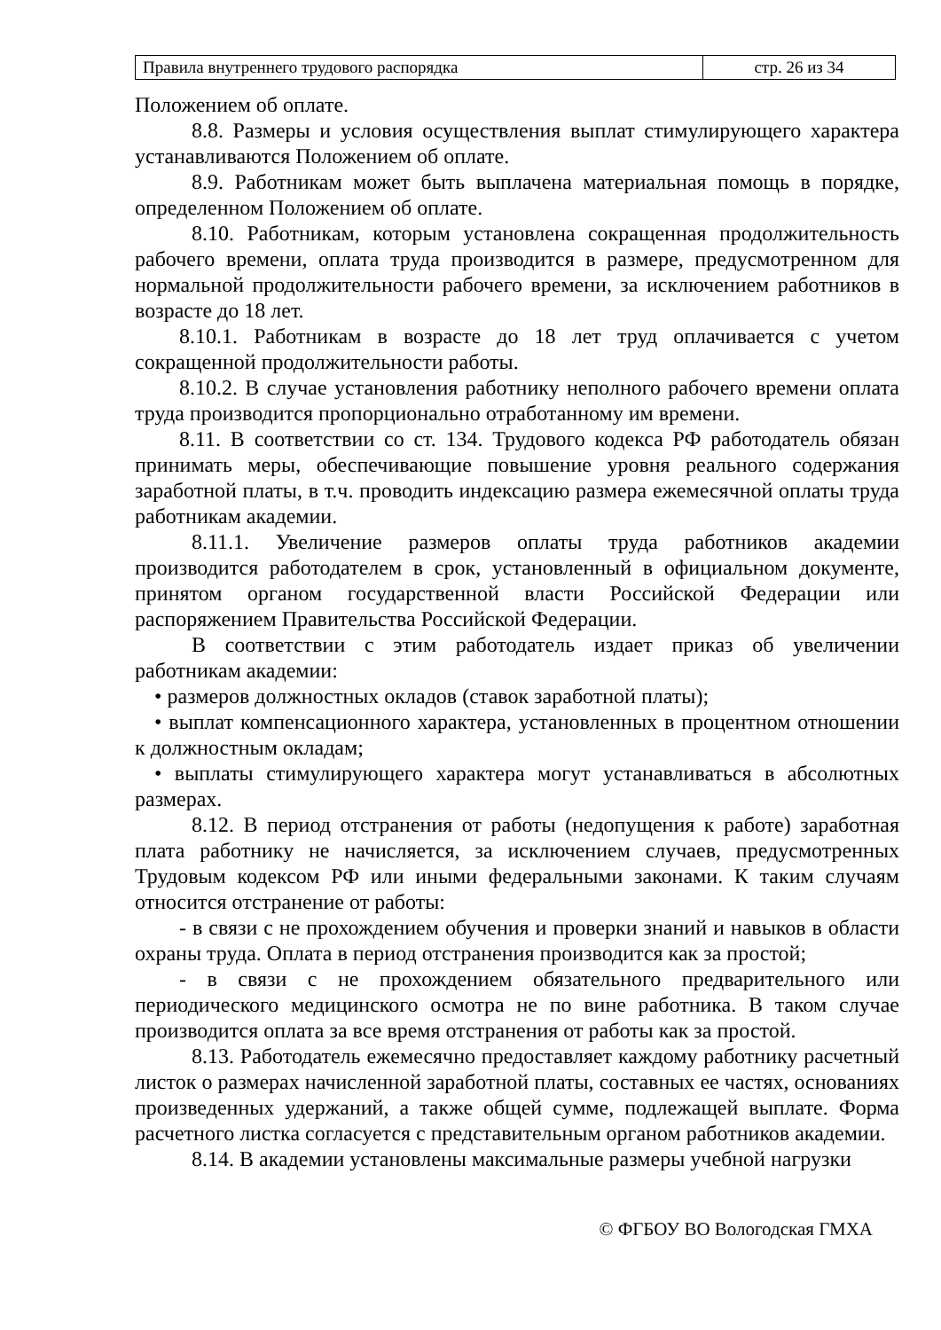| Правила внутреннего трудового распорядка | стр. 26 из 34 |
Положением об оплате.
8.8. Размеры и условия осуществления выплат стимулирующего характера устанавливаются Положением об оплате.
8.9. Работникам может быть выплачена материальная помощь в порядке, определенном Положением об оплате.
8.10. Работникам, которым установлена сокращенная продолжительность рабочего времени, оплата труда производится в размере, предусмотренном для нормальной продолжительности рабочего времени, за исключением работников в возрасте до 18 лет.
8.10.1. Работникам в возрасте до 18 лет труд оплачивается с учетом сокращенной продолжительности работы.
8.10.2. В случае установления работнику неполного рабочего времени оплата труда производится пропорционально отработанному им времени.
8.11. В соответствии со ст. 134. Трудового кодекса РФ работодатель обязан принимать меры, обеспечивающие повышение уровня реального содержания заработной платы, в т.ч. проводить индексацию размера ежемесячной оплаты труда работникам академии.
8.11.1. Увеличение размеров оплаты труда работников академии производится работодателем в срок, установленный в официальном документе, принятом органом государственной власти Российской Федерации или распоряжением Правительства Российской Федерации.
В соответствии с этим работодатель издает приказ об увеличении работникам академии:
• размеров должностных окладов (ставок заработной платы);
• выплат компенсационного характера, установленных в процентном отношении к должностным окладам;
• выплаты стимулирующего характера могут устанавливаться в абсолютных размерах.
8.12. В период отстранения от работы (недопущения к работе) заработная плата работнику не начисляется, за исключением случаев, предусмотренных Трудовым кодексом РФ или иными федеральными законами. К таким случаям относится отстранение от работы:
- в связи с не прохождением обучения и проверки знаний и навыков в области охраны труда. Оплата в период отстранения производится как за простой;
- в связи с не прохождением обязательного предварительного или периодического медицинского осмотра не по вине работника. В таком случае производится оплата за все время отстранения от работы как за простой.
8.13. Работодатель ежемесячно предоставляет каждому работнику расчетный листок о размерах начисленной заработной платы, составных ее частях, основаниях произведенных удержаний, а также общей сумме, подлежащей выплате. Форма расчетного листка согласуется с представительным органом работников академии.
8.14. В академии установлены максимальные размеры учебной нагрузки
© ФГБОУ ВО Вологодская ГМХА